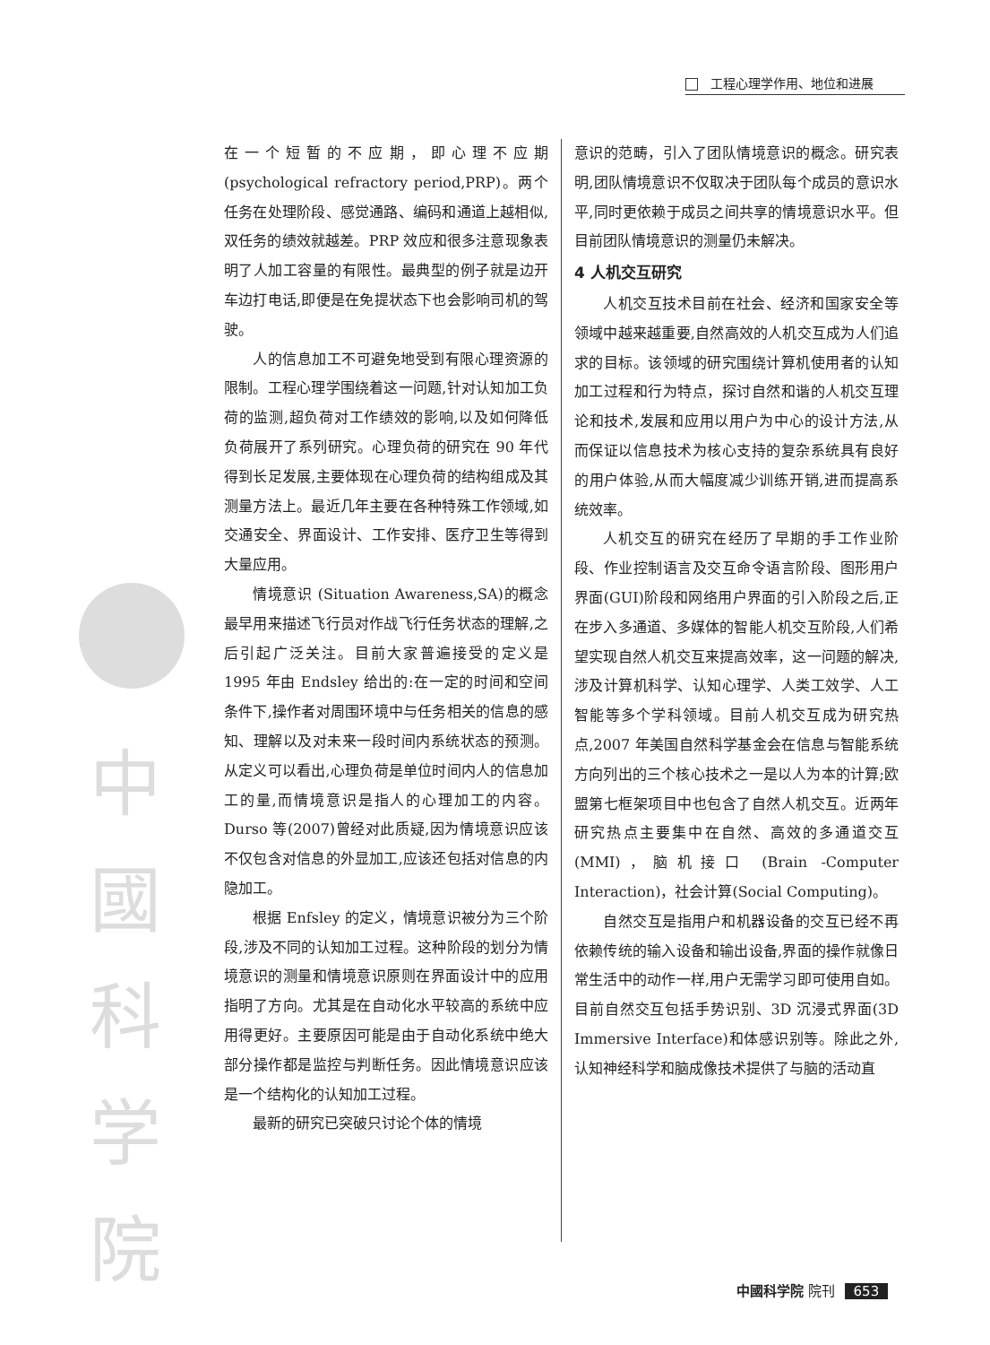工程心理学作用、地位和进展
中
國
科
学
院
在一个短暂的不应期，即心理不应期(psychological refractory period,PRP)。两个任务在处理阶段、感觉通路、编码和通道上越相似,双任务的绩效就越差。PRP 效应和很多注意现象表明了人加工容量的有限性。最典型的例子就是边开车边打电话,即便是在免提状态下也会影响司机的驾驶。
人的信息加工不可避免地受到有限心理资源的限制。工程心理学围绕着这一问题,针对认知加工负荷的监测,超负荷对工作绩效的影响,以及如何降低负荷展开了系列研究。心理负荷的研究在 90 年代得到长足发展,主要体现在心理负荷的结构组成及其测量方法上。最近几年主要在各种特殊工作领域,如交通安全、界面设计、工作安排、医疗卫生等得到大量应用。
情境意识 (Situation Awareness,SA)的概念最早用来描述飞行员对作战飞行任务状态的理解,之后引起广泛关注。目前大家普遍接受的定义是 1995 年由 Endsley 给出的:在一定的时间和空间条件下,操作者对周围环境中与任务相关的信息的感知、理解以及对未来一段时间内系统状态的预测。从定义可以看出,心理负荷是单位时间内人的信息加工的量,而情境意识是指人的心理加工的内容。Durso 等(2007)曾经对此质疑,因为情境意识应该不仅包含对信息的外显加工,应该还包括对信息的内隐加工。
根据 Enfsley 的定义，情境意识被分为三个阶段,涉及不同的认知加工过程。这种阶段的划分为情境意识的测量和情境意识原则在界面设计中的应用指明了方向。尤其是在自动化水平较高的系统中应用得更好。主要原因可能是由于自动化系统中绝大部分操作都是监控与判断任务。因此情境意识应该是一个结构化的认知加工过程。
最新的研究已突破只讨论个体的情境
意识的范畴，引入了团队情境意识的概念。研究表明,团队情境意识不仅取决于团队每个成员的意识水平,同时更依赖于成员之间共享的情境意识水平。但目前团队情境意识的测量仍未解决。
4 人机交互研究
人机交互技术目前在社会、经济和国家安全等领域中越来越重要,自然高效的人机交互成为人们追求的目标。该领域的研究围绕计算机使用者的认知加工过程和行为特点，探讨自然和谐的人机交互理论和技术,发展和应用以用户为中心的设计方法,从而保证以信息技术为核心支持的复杂系统具有良好的用户体验,从而大幅度减少训练开销,进而提高系统效率。
人机交互的研究在经历了早期的手工作业阶段、作业控制语言及交互命令语言阶段、图形用户界面(GUI)阶段和网络用户界面的引入阶段之后,正在步入多通道、多媒体的智能人机交互阶段,人们希望实现自然人机交互来提高效率，这一问题的解决,涉及计算机科学、认知心理学、人类工效学、人工智能等多个学科领域。目前人机交互成为研究热点,2007 年美国自然科学基金会在信息与智能系统方向列出的三个核心技术之一是以人为本的计算;欧盟第七框架项目中也包含了自然人机交互。近两年研究热点主要集中在自然、高效的多通道交互(MMI)，脑机接口 (Brain -Computer Interaction)，社会计算(Social Computing)。
自然交互是指用户和机器设备的交互已经不再依赖传统的输入设备和输出设备,界面的操作就像日常生活中的动作一样,用户无需学习即可使用自如。目前自然交互包括手势识别、3D 沉浸式界面(3D Immersive Interface)和体感识别等。除此之外,认知神经科学和脑成像技术提供了与脑的活动直
中國科学院 院刊 653